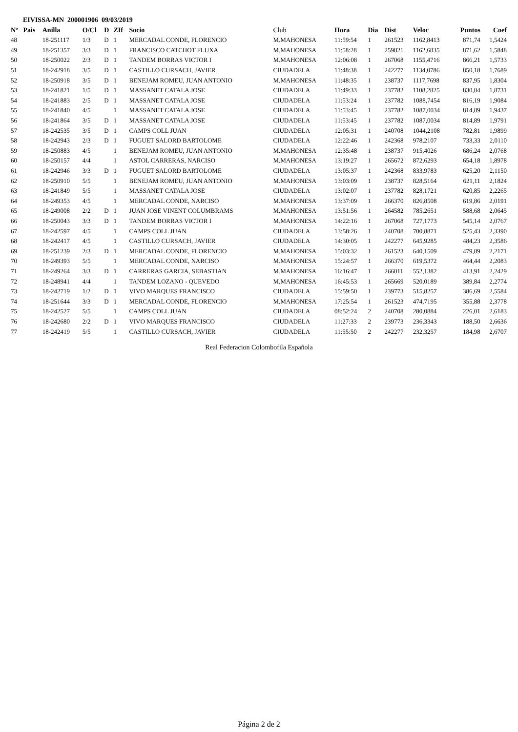EIVISSA-MN 200001906 09/03/2019
| Nº | Pais | Anilla | O/Cl | D | ZIf | Socio | Club | Hora | Dia | Dist | Veloc | Puntos | Coef |
| --- | --- | --- | --- | --- | --- | --- | --- | --- | --- | --- | --- | --- | --- |
| 48 | | 18-251117 | 1/3 | D | 1 | MERCADAL CONDE, FLORENCIO | M.MAHONESA | 11:59:54 | 1 | 261523 | 1162,8413 | 871,74 | 1,5424 |
| 49 | | 18-251357 | 3/3 | D | 1 | FRANCISCO CATCHOT FLUXA | M.MAHONESA | 11:58:28 | 1 | 259821 | 1162,6835 | 871,62 | 1,5848 |
| 50 | | 18-250022 | 2/3 | D | 1 | TANDEM BORRAS VICTOR I | M.MAHONESA | 12:06:08 | 1 | 267068 | 1155,4716 | 866,21 | 1,5733 |
| 51 | | 18-242918 | 3/5 | D | 1 | CASTILLO CURSACH, JAVIER | CIUDADELA | 11:48:38 | 1 | 242277 | 1134,0786 | 850,18 | 1,7689 |
| 52 | | 18-250918 | 3/5 | D | 1 | BENEJAM ROMEU, JUAN ANTONIO | M.MAHONESA | 11:48:35 | 1 | 238737 | 1117,7698 | 837,95 | 1,8304 |
| 53 | | 18-241821 | 1/5 | D | 1 | MASSANET CATALA JOSE | CIUDADELA | 11:49:33 | 1 | 237782 | 1108,2825 | 830,84 | 1,8731 |
| 54 | | 18-241883 | 2/5 | D | 1 | MASSANET CATALA JOSE | CIUDADELA | 11:53:24 | 1 | 237782 | 1088,7454 | 816,19 | 1,9084 |
| 55 | | 18-241840 | 4/5 | | 1 | MASSANET CATALA JOSE | CIUDADELA | 11:53:45 | 1 | 237782 | 1087,0034 | 814,89 | 1,9437 |
| 56 | | 18-241864 | 3/5 | D | 1 | MASSANET CATALA JOSE | CIUDADELA | 11:53:45 | 1 | 237782 | 1087,0034 | 814,89 | 1,9791 |
| 57 | | 18-242535 | 3/5 | D | 1 | CAMPS COLL JUAN | CIUDADELA | 12:05:31 | 1 | 240708 | 1044,2108 | 782,81 | 1,9899 |
| 58 | | 18-242943 | 2/3 | D | 1 | FUGUET SALORD BARTOLOME | CIUDADELA | 12:22:46 | 1 | 242368 | 978,2107 | 733,33 | 2,0110 |
| 59 | | 18-250883 | 4/5 | | 1 | BENEJAM ROMEU, JUAN ANTONIO | M.MAHONESA | 12:35:48 | 1 | 238737 | 915,4026 | 686,24 | 2,0768 |
| 60 | | 18-250157 | 4/4 | | 1 | ASTOL CARRERAS, NARCISO | M.MAHONESA | 13:19:27 | 1 | 265672 | 872,6293 | 654,18 | 1,8978 |
| 61 | | 18-242946 | 3/3 | D | 1 | FUGUET SALORD BARTOLOME | CIUDADELA | 13:05:37 | 1 | 242368 | 833,9783 | 625,20 | 2,1150 |
| 62 | | 18-250910 | 5/5 | | 1 | BENEJAM ROMEU, JUAN ANTONIO | M.MAHONESA | 13:03:09 | 1 | 238737 | 828,5164 | 621,11 | 2,1824 |
| 63 | | 18-241849 | 5/5 | | 1 | MASSANET CATALA JOSE | CIUDADELA | 13:02:07 | 1 | 237782 | 828,1721 | 620,85 | 2,2265 |
| 64 | | 18-249353 | 4/5 | | 1 | MERCADAL CONDE, NARCISO | M.MAHONESA | 13:37:09 | 1 | 266370 | 826,8508 | 619,86 | 2,0191 |
| 65 | | 18-249008 | 2/2 | D | 1 | JUAN JOSE VINENT COLUMBRAMS | M.MAHONESA | 13:51:56 | 1 | 264582 | 785,2651 | 588,68 | 2,0645 |
| 66 | | 18-250043 | 3/3 | D | 1 | TANDEM BORRAS VICTOR I | M.MAHONESA | 14:22:16 | 1 | 267068 | 727,1773 | 545,14 | 2,0767 |
| 67 | | 18-242597 | 4/5 | | 1 | CAMPS COLL JUAN | CIUDADELA | 13:58:26 | 1 | 240708 | 700,8871 | 525,43 | 2,3390 |
| 68 | | 18-242417 | 4/5 | | 1 | CASTILLO CURSACH, JAVIER | CIUDADELA | 14:30:05 | 1 | 242277 | 645,9285 | 484,23 | 2,3586 |
| 69 | | 18-251239 | 2/3 | D | 1 | MERCADAL CONDE, FLORENCIO | M.MAHONESA | 15:03:32 | 1 | 261523 | 640,1509 | 479,89 | 2,2171 |
| 70 | | 18-249393 | 5/5 | | 1 | MERCADAL CONDE, NARCISO | M.MAHONESA | 15:24:57 | 1 | 266370 | 619,5372 | 464,44 | 2,2083 |
| 71 | | 18-249264 | 3/3 | D | 1 | CARRERAS GARCIA, SEBASTIAN | M.MAHONESA | 16:16:47 | 1 | 266011 | 552,1382 | 413,91 | 2,2429 |
| 72 | | 18-248941 | 4/4 | | 1 | TANDEM LOZANO - QUEVEDO | M.MAHONESA | 16:45:53 | 1 | 265669 | 520,0189 | 389,84 | 2,2774 |
| 73 | | 18-242719 | 1/2 | D | 1 | VIVO MARQUES FRANCISCO | CIUDADELA | 15:59:50 | 1 | 239773 | 515,8257 | 386,69 | 2,5584 |
| 74 | | 18-251644 | 3/3 | D | 1 | MERCADAL CONDE, FLORENCIO | M.MAHONESA | 17:25:54 | 1 | 261523 | 474,7195 | 355,88 | 2,3778 |
| 75 | | 18-242527 | 5/5 | | 1 | CAMPS COLL JUAN | CIUDADELA | 08:52:24 | 2 | 240708 | 280,0884 | 226,01 | 2,6183 |
| 76 | | 18-242680 | 2/2 | D | 1 | VIVO MARQUES FRANCISCO | CIUDADELA | 11:27:33 | 2 | 239773 | 236,3343 | 188,50 | 2,6636 |
| 77 | | 18-242419 | 5/5 | | 1 | CASTILLO CURSACH, JAVIER | CIUDADELA | 11:55:50 | 2 | 242277 | 232,3257 | 184,98 | 2,6707 |
Real Federacion Colombofila Española
Página 2 de 2